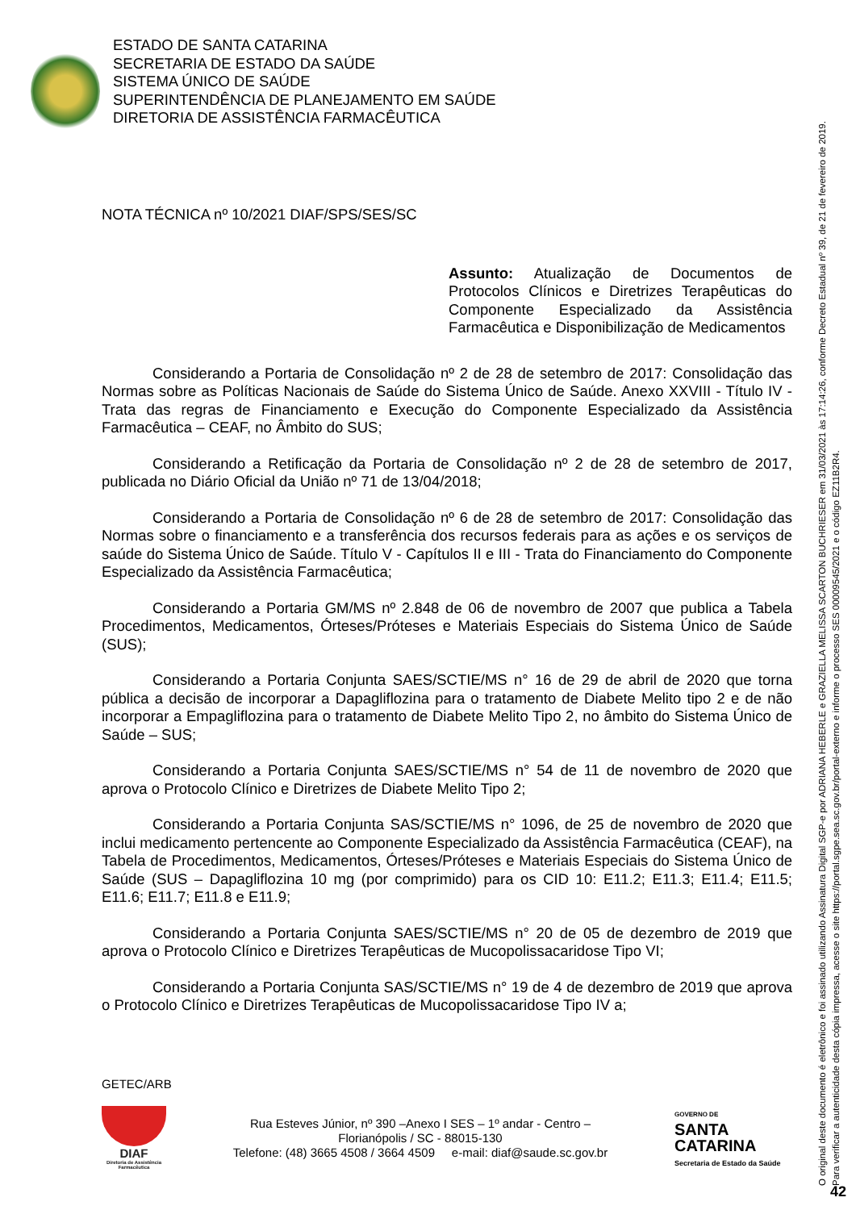ESTADO DE SANTA CATARINA
SECRETARIA DE ESTADO DA SAÚDE
SISTEMA ÚNICO DE SAÚDE
SUPERINTENDÊNCIA DE PLANEJAMENTO EM SAÚDE
DIRETORIA DE ASSISTÊNCIA FARMACÊUTICA
NOTA TÉCNICA nº 10/2021 DIAF/SPS/SES/SC
Assunto: Atualização de Documentos de Protocolos Clínicos e Diretrizes Terapêuticas do Componente Especializado da Assistência Farmacêutica e Disponibilização de Medicamentos
Considerando a Portaria de Consolidação nº 2 de 28 de setembro de 2017: Consolidação das Normas sobre as Políticas Nacionais de Saúde do Sistema Único de Saúde. Anexo XXVIII - Título IV - Trata das regras de Financiamento e Execução do Componente Especializado da Assistência Farmacêutica – CEAF, no Âmbito do SUS;
Considerando a Retificação da Portaria de Consolidação nº 2 de 28 de setembro de 2017, publicada no Diário Oficial da União nº 71 de 13/04/2018;
Considerando a Portaria de Consolidação nº 6 de 28 de setembro de 2017: Consolidação das Normas sobre o financiamento e a transferência dos recursos federais para as ações e os serviços de saúde do Sistema Único de Saúde. Título V - Capítulos II e III - Trata do Financiamento do Componente Especializado da Assistência Farmacêutica;
Considerando a Portaria GM/MS nº 2.848 de 06 de novembro de 2007 que publica a Tabela Procedimentos, Medicamentos, Órteses/Próteses e Materiais Especiais do Sistema Único de Saúde (SUS);
Considerando a Portaria Conjunta SAES/SCTIE/MS n° 16 de 29 de abril de 2020 que torna pública a decisão de incorporar a Dapagliflozina para o tratamento de Diabete Melito tipo 2 e de não incorporar a Empagliflozina para o tratamento de Diabete Melito Tipo 2, no âmbito do Sistema Único de Saúde – SUS;
Considerando a Portaria Conjunta SAES/SCTIE/MS n° 54 de 11 de novembro de 2020 que aprova o Protocolo Clínico e Diretrizes de Diabete Melito Tipo 2;
Considerando a Portaria Conjunta SAS/SCTIE/MS n° 1096, de 25 de novembro de 2020 que inclui medicamento pertencente ao Componente Especializado da Assistência Farmacêutica (CEAF), na Tabela de Procedimentos, Medicamentos, Órteses/Próteses e Materiais Especiais do Sistema Único de Saúde (SUS – Dapagliflozina 10 mg (por comprimido) para os CID 10: E11.2; E11.3; E11.4; E11.5; E11.6; E11.7; E11.8 e E11.9;
Considerando a Portaria Conjunta SAES/SCTIE/MS n° 20 de 05 de dezembro de 2019 que aprova o Protocolo Clínico e Diretrizes Terapêuticas de Mucopolissacaridose Tipo VI;
Considerando a Portaria Conjunta SAS/SCTIE/MS n° 19 de 4 de dezembro de 2019 que aprova o Protocolo Clínico e Diretrizes Terapêuticas de Mucopolissacaridose Tipo IV a;
GETEC/ARB
DIAF
Diretoria de Assistência Farmacêutica
Rua Esteves Júnior, nº 390 –Anexo I SES – 1º andar - Centro –
Florianópolis / SC - 88015-130
Telefone: (48) 3665 4508 / 3664 4509 e-mail: diaf@saude.sc.gov.br
GOVERNO DE
SANTA
CATARINA
Secretaria de Estado da Saúde
O original deste documento é eletrônico e foi assinado utilizando Assinatura Digital SGP-e por ADRIANA HEBERLE e GRAZIELLA MELISSA SCARTON BUCHRIESER em 31/03/2021 às 17:14:26, conforme Decreto Estadual nº 39, de 21 de fevereiro de 2019.
Para verificar a autenticidade desta cópia impressa, acesse o site https://portal.sgpe.sea.sc.gov.br/portal-externo e informe o processo SES 00009545/2021 e o código EZ11B2R4.
42